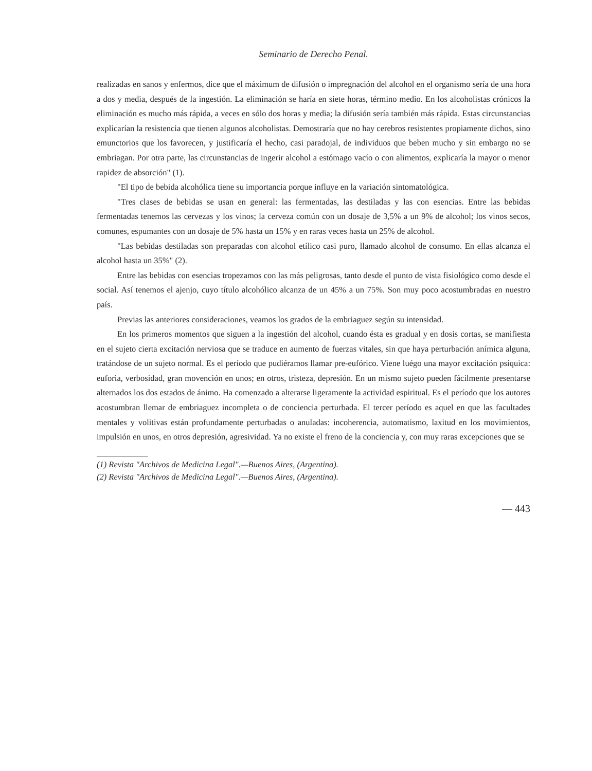Seminario de Derecho Penal.
realizadas en sanos y enfermos, dice que el máximum de difusión o impregnación del alcohol en el organismo sería de una hora a dos y media, después de la ingestión. La eliminación se haría en siete horas, término medio. En los alcoholistas crónicos la eliminación es mucho más rápida, a veces en sólo dos horas y media; la difusión sería también más rápida. Estas circunstancias explicarían la resistencia que tienen algunos alcoholistas. Demostraría que no hay cerebros resistentes propiamente dichos, sino emunctorios que los favorecen, y justificaría el hecho, casi paradojal, de individuos que beben mucho y sin embargo no se embriagan. Por otra parte, las circunstancias de ingerir alcohol a estómago vacío o con alimentos, explicaría la mayor o menor rapidez de absorción" (1).
"El tipo de bebida alcohólica tiene su importancia porque influye en la variación sintomatológica.
"Tres clases de bebidas se usan en general: las fermentadas, las destiladas y las con esencias. Entre las bebidas fermentadas tenemos las cervezas y los vinos; la cerveza común con un dosaje de 3,5% a un 9% de alcohol; los vinos secos, comunes, espumantes con un dosaje de 5% hasta un 15% y en raras veces hasta un 25% de alcohol.
"Las bebidas destiladas son preparadas con alcohol etílico casi puro, llamado alcohol de consumo. En ellas alcanza el alcohol hasta un 35%" (2).
Entre las bebidas con esencias tropezamos con las más peligrosas, tanto desde el punto de vista fisiológico como desde el social. Así tenemos el ajenjo, cuyo título alcohólico alcanza de un 45% a un 75%. Son muy poco acostumbradas en nuestro país.
Previas las anteriores consideraciones, veamos los grados de la embriaguez según su intensidad.
En los primeros momentos que siguen a la ingestión del alcohol, cuando ésta es gradual y en dosis cortas, se manifiesta en el sujeto cierta excitación nerviosa que se traduce en aumento de fuerzas vitales, sin que haya perturbación anímica alguna, tratándose de un sujeto normal. Es el período que pudiéramos llamar pre-eufórico. Viene luégo una mayor excitación psíquica: euforia, verbosidad, gran movención en unos; en otros, tristeza, depresión. En un mismo sujeto pueden fácilmente presentarse alternados los dos estados de ánimo. Ha comenzado a alterarse ligeramente la actividad espiritual. Es el período que los autores acostumbran llemar de embriaguez incompleta o de conciencia perturbada. El tercer período es aquel en que las facultades mentales y volitivas están profundamente perturbadas o anuladas: incoherencia, automatismo, laxitud en los movimientos, impulsión en unos, en otros depresión, agresividad. Ya no existe el freno de la conciencia y, con muy raras excepciones que se
(1) Revista "Archivos de Medicina Legal".—Buenos Aires, (Argentina).
(2) Revista "Archivos de Medicina Legal".—Buenos Aires, (Argentina).
— 443